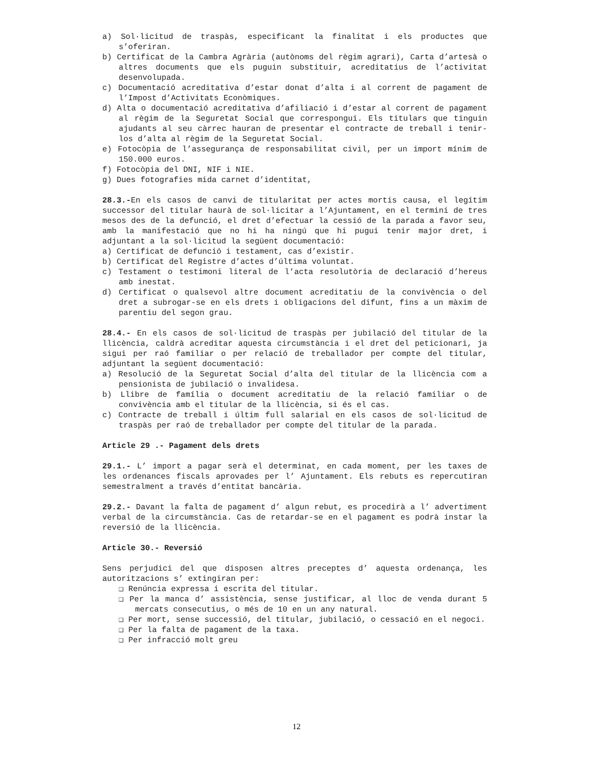a) Sol·licitud de traspàs, especificant la finalitat i els productes que s’oferiran.
b) Certificat de la Cambra Agrària (autònoms del règim agrari), Carta d’artesà o altres documents que els puguin substituir, acreditatius de l’activitat desenvolupada.
c) Documentació acreditativa d’estar donat d’alta i al corrent de pagament de l’Impost d’Activitats Econòmiques.
d) Alta o documentació acreditativa d’afiliació i d’estar al corrent de pagament al règim de la Seguretat Social que correspongui. Els titulars que tinguin ajudants al seu càrrec hauran de presentar el contracte de treball i tenir-los d’alta al règim de la Seguretat Social.
e) Fotocòpia de l’assegurança de responsabilitat civil, per un import mínim de 150.000 euros.
f) Fotocòpia del DNI, NIF i NIE.
g) Dues fotografies mida carnet d’identitat,
28.3.-En els casos de canvi de titularitat per actes mortis causa, el legítim successor del titular haurà de sol·licitar a l’Ajuntament, en el termini de tres mesos des de la defunció, el dret d’efectuar la cessió de la parada a favor seu, amb la manifestació que no hi ha ningú que hi pugui tenir major dret, i adjuntant a la sol·licitud la següent documentació:
a) Certificat de defunció i testament, cas d’existir.
b) Certificat del Registre d’actes d’última voluntat.
c) Testament o testimoni literal de l’acta resolutòria de declaració d’hereus amb inestat.
d) Certificat o qualsevol altre document acreditatiu de la convivència o del dret a subrogar-se en els drets i obligacions del difunt, fins a un màxim de parentiu del segon grau.
28.4.- En els casos de sol·licitud de traspàs per jubilació del titular de la llicència, caldrà acreditar aquesta circumstància i el dret del peticionari, ja sigui per raó familiar o per relació de treballador per compte del titular, adjuntant la següent documentació:
a) Resolució de la Seguretat Social d’alta del titular de la llicència com a pensionista de jubilació o invalidesa.
b) Llibre de família o document acreditatiu de la relació familiar o de convivència amb el titular de la llicència, si és el cas.
c) Contracte de treball i últim full salarial en els casos de sol·licitud de traspàs per raó de treballador per compte del titular de la parada.
Article 29 .- Pagament dels drets
29.1.- L’ import a pagar serà el determinat, en cada moment, per les taxes de les ordenances fiscals aprovades per l’ Ajuntament. Els rebuts es repercutiran semestralment a través d’entitat bancària.
29.2.- Davant la falta de pagament d’ algun rebut, es procedirà a l’ advertiment verbal de la circumstància. Cas de retardar-se en el pagament es podrà instar la reversió de la llicència.
Article 30.- Reversió
Sens perjudici del que disposen altres preceptes d’ aquesta ordenança, les autoritzacions s’ extingiran per:
❑ Renúncia expressa i escrita del titular.
❑ Per la manca d’ assistència, sense justificar, al lloc de venda durant 5 mercats consecutius, o més de 10 en un any natural.
❑ Per mort, sense successió, del titular, jubilació, o cessació en el negoci.
❑ Per la falta de pagament de la taxa.
❑ Per infracció molt greu
12